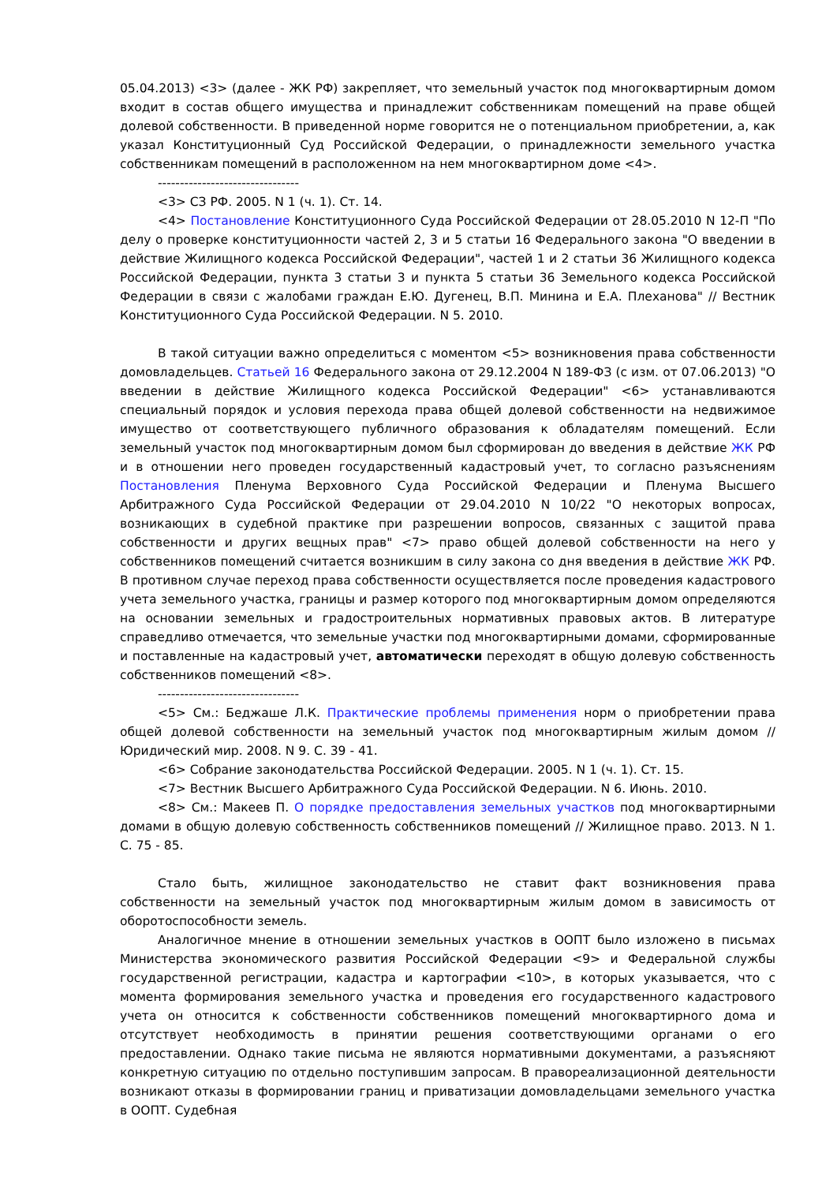05.04.2013) <3> (далее - ЖК РФ) закрепляет, что земельный участок под многоквартирным домом входит в состав общего имущества и принадлежит собственникам помещений на праве общей долевой собственности. В приведенной норме говорится не о потенциальном приобретении, а, как указал Конституционный Суд Российской Федерации, о принадлежности земельного участка собственникам помещений в расположенном на нем многоквартирном доме <4>.
--------------------------------
<3> СЗ РФ. 2005. N 1 (ч. 1). Ст. 14.
<4> Постановление Конституционного Суда Российской Федерации от 28.05.2010 N 12-П "По делу о проверке конституционности частей 2, 3 и 5 статьи 16 Федерального закона "О введении в действие Жилищного кодекса Российской Федерации", частей 1 и 2 статьи 36 Жилищного кодекса Российской Федерации, пункта 3 статьи 3 и пункта 5 статьи 36 Земельного кодекса Российской Федерации в связи с жалобами граждан Е.Ю. Дугенец, В.П. Минина и Е.А. Плеханова" // Вестник Конституционного Суда Российской Федерации. N 5. 2010.
В такой ситуации важно определиться с моментом <5> возникновения права собственности домовладельцев. Статьей 16 Федерального закона от 29.12.2004 N 189-ФЗ (с изм. от 07.06.2013) "О введении в действие Жилищного кодекса Российской Федерации" <6> устанавливаются специальный порядок и условия перехода права общей долевой собственности на недвижимое имущество от соответствующего публичного образования к обладателям помещений. Если земельный участок под многоквартирным домом был сформирован до введения в действие ЖК РФ и в отношении него проведен государственный кадастровый учет, то согласно разъяснениям Постановления Пленума Верховного Суда Российской Федерации и Пленума Высшего Арбитражного Суда Российской Федерации от 29.04.2010 N 10/22 "О некоторых вопросах, возникающих в судебной практике при разрешении вопросов, связанных с защитой права собственности и других вещных прав" <7> право общей долевой собственности на него у собственников помещений считается возникшим в силу закона со дня введения в действие ЖК РФ. В противном случае переход права собственности осуществляется после проведения кадастрового учета земельного участка, границы и размер которого под многоквартирным домом определяются на основании земельных и градостроительных нормативных правовых актов. В литературе справедливо отмечается, что земельные участки под многоквартирными домами, сформированные и поставленные на кадастровый учет, автоматически переходят в общую долевую собственность собственников помещений <8>.
--------------------------------
<5> См.: Беджаше Л.К. Практические проблемы применения норм о приобретении права общей долевой собственности на земельный участок под многоквартирным жилым домом // Юридический мир. 2008. N 9. С. 39 - 41.
<6> Собрание законодательства Российской Федерации. 2005. N 1 (ч. 1). Ст. 15.
<7> Вестник Высшего Арбитражного Суда Российской Федерации. N 6. Июнь. 2010.
<8> См.: Макеев П. О порядке предоставления земельных участков под многоквартирными домами в общую долевую собственность собственников помещений // Жилищное право. 2013. N 1. С. 75 - 85.
Стало быть, жилищное законодательство не ставит факт возникновения права собственности на земельный участок под многоквартирным жилым домом в зависимость от оборотоспособности земель.
Аналогичное мнение в отношении земельных участков в ООПТ было изложено в письмах Министерства экономического развития Российской Федерации <9> и Федеральной службы государственной регистрации, кадастра и картографии <10>, в которых указывается, что с момента формирования земельного участка и проведения его государственного кадастрового учета он относится к собственности собственников помещений многоквартирного дома и отсутствует необходимость в принятии решения соответствующими органами о его предоставлении. Однако такие письма не являются нормативными документами, а разъясняют конкретную ситуацию по отдельно поступившим запросам. В правореализационной деятельности возникают отказы в формировании границ и приватизации домовладельцами земельного участка в ООПТ. Судебная